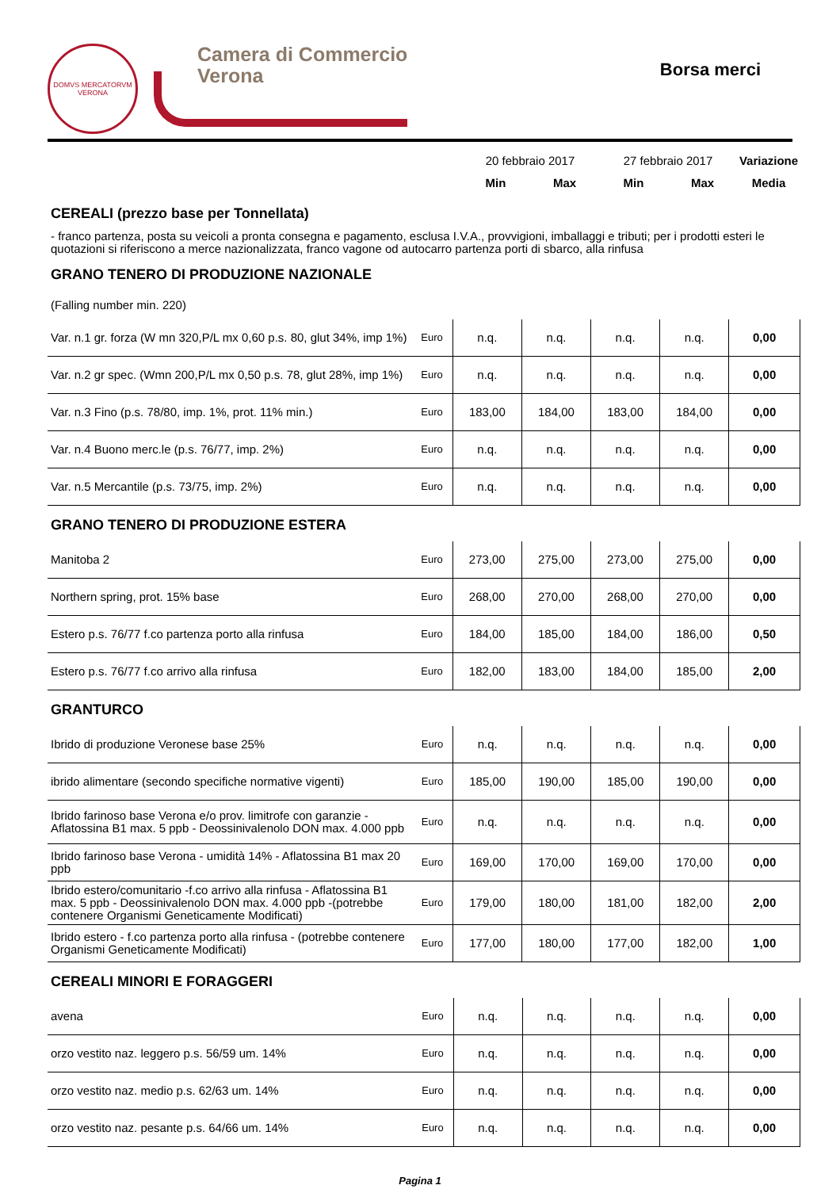DOMVS MERCATORVM
VERONA
Camera di Commercio
Verona
Borsa merci
| | 20 febbraio 2017 | | 27 febbraio 2017 | | Variazione |
| | Min | Max | Min | Max | Media |
CEREALI (prezzo base per Tonnellata)
- franco partenza, posta su veicoli a pronta consegna e pagamento, esclusa I.V.A., provvigioni, imballaggi e tributi; per i prodotti esteri le quotazioni si riferiscono a merce nazionalizzata, franco vagone od autocarro partenza porti di sbarco, alla rinfusa
GRANO TENERO DI PRODUZIONE NAZIONALE
(Falling number min. 220)
| Var. n.1 gr. forza (W mn 320,P/L mx 0,60 p.s. 80, glut 34%, imp 1%) | Euro | n.q. | n.q. | n.q. | n.q. | 0,00 |
| Var. n.2 gr spec. (Wmn 200,P/L mx 0,50 p.s. 78, glut 28%, imp 1%) | Euro | n.q. | n.q. | n.q. | n.q. | 0,00 |
| Var. n.3 Fino (p.s. 78/80, imp. 1%, prot. 11% min.) | Euro | 183,00 | 184,00 | 183,00 | 184,00 | 0,00 |
| Var. n.4 Buono merc.le (p.s. 76/77, imp. 2%) | Euro | n.q. | n.q. | n.q. | n.q. | 0,00 |
| Var. n.5 Mercantile (p.s. 73/75, imp. 2%) | Euro | n.q. | n.q. | n.q. | n.q. | 0,00 |
GRANO TENERO DI PRODUZIONE ESTERA
| Manitoba 2 | Euro | 273,00 | 275,00 | 273,00 | 275,00 | 0,00 |
| Northern spring, prot. 15% base | Euro | 268,00 | 270,00 | 268,00 | 270,00 | 0,00 |
| Estero p.s. 76/77 f.co partenza porto alla rinfusa | Euro | 184,00 | 185,00 | 184,00 | 186,00 | 0,50 |
| Estero p.s. 76/77 f.co arrivo alla rinfusa | Euro | 182,00 | 183,00 | 184,00 | 185,00 | 2,00 |
GRANTURCO
| Ibrido di produzione Veronese base 25% | Euro | n.q. | n.q. | n.q. | n.q. | 0,00 |
| ibrido alimentare (secondo specifiche normative vigenti) | Euro | 185,00 | 190,00 | 185,00 | 190,00 | 0,00 |
| Ibrido farinoso base Verona e/o prov. limitrofe con garanzie - Aflatossina B1 max. 5 ppb - Deossinivalenolo DON max. 4.000 ppb | Euro | n.q. | n.q. | n.q. | n.q. | 0,00 |
| Ibrido farinoso base Verona - umidità 14% - Aflatossina B1 max 20 ppb | Euro | 169,00 | 170,00 | 169,00 | 170,00 | 0,00 |
| Ibrido estero/comunitario -f.co arrivo alla rinfusa - Aflatossina B1 max. 5 ppb - Deossinivalenolo DON max. 4.000 ppb -(potrebbe contenere Organismi Geneticamente Modificati) | Euro | 179,00 | 180,00 | 181,00 | 182,00 | 2,00 |
| Ibrido estero - f.co partenza porto alla rinfusa - (potrebbe contenere Organismi Geneticamente Modificati) | Euro | 177,00 | 180,00 | 177,00 | 182,00 | 1,00 |
CEREALI MINORI E FORAGGERI
| avena | Euro | n.q. | n.q. | n.q. | n.q. | 0,00 |
| orzo vestito naz. leggero p.s. 56/59 um. 14% | Euro | n.q. | n.q. | n.q. | n.q. | 0,00 |
| orzo vestito naz. medio p.s. 62/63 um. 14% | Euro | n.q. | n.q. | n.q. | n.q. | 0,00 |
| orzo vestito naz. pesante p.s. 64/66 um. 14% | Euro | n.q. | n.q. | n.q. | n.q. | 0,00 |
Pagina 1